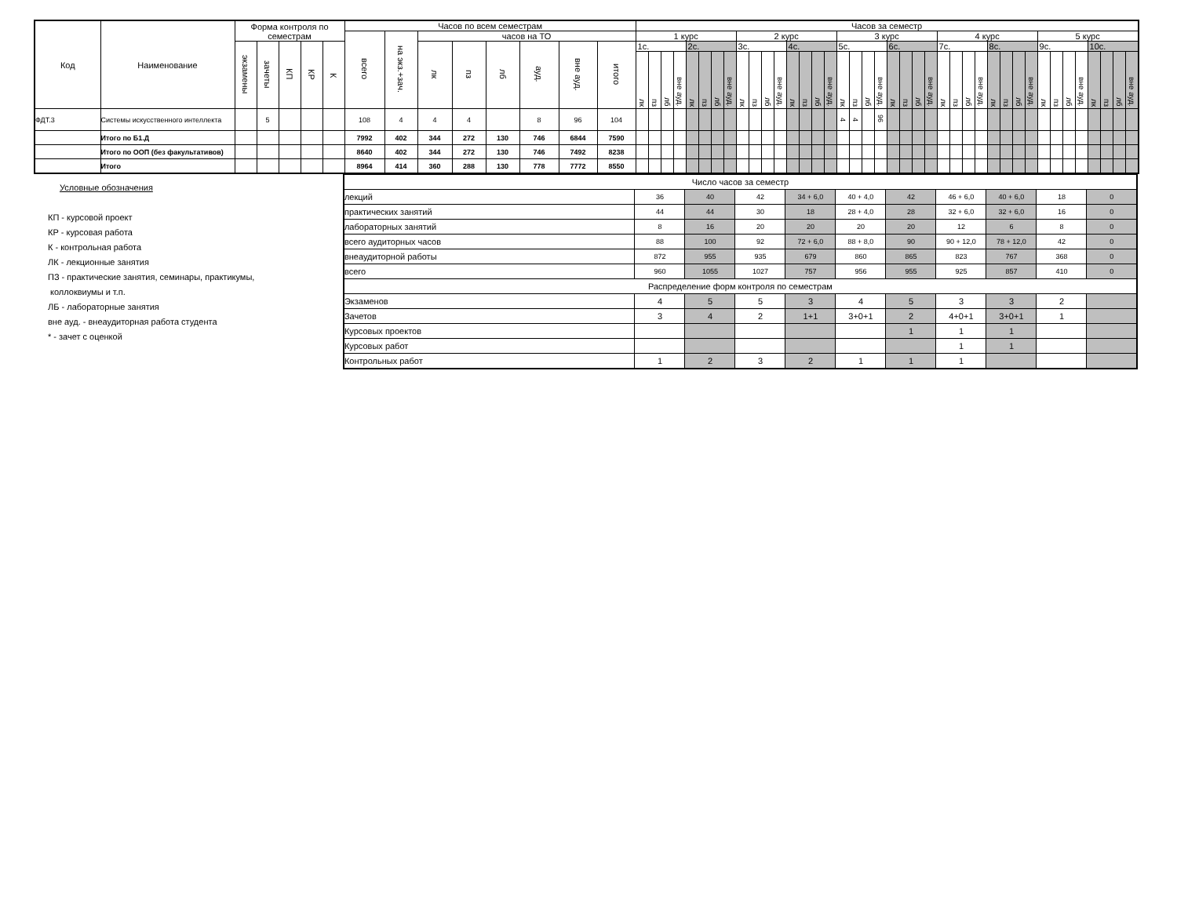| Код | Наименование | Форма контроля по семестрам | | | | | Часов по всем семестрам | | | | | | | | Часов за семестр | | | | | | | | | | | | | | | | | | | | | | | | | | | | | | | | | | | | | | | |
| --- | --- | --- | --- | --- | --- | --- | --- | --- | --- | --- | --- | --- | --- | --- | --- | --- | --- | --- | --- | --- | --- | --- | --- | --- | --- | --- | --- | --- | --- | --- | --- | --- | --- | --- | --- | --- | --- | --- | --- | --- | --- | --- | --- | --- | --- | --- | --- | --- | --- | --- | --- | --- | --- | --- |
| | | | | | | | всего | на экз.+зач. | часов на ТО | | | | | | 1 курс | | | | | | | | 2 курс | | | | | | | | 3 курс | | | | | | | | 4 курс | | | | | | | | 5 курс | | | | | | | |
| | | экзамены | зачеты | КП | КР | К | | | лк | пз | лб | ауд. | вне ауд. | итого | 1с. | | | | 2с. | | | | 3с. | | | | 4с. | | | | 5с. | | | | 6с. | | | | 7с. | | | | 8с. | | | | 9с. | | | | 10с. | | | |
| | | | | | | | | | | | | | | | лк | пз | лб | вне ауд. | лк | пз | лб | вне ауд. | лк | пз | лб | вне ауд. | лк | пз | лб | вне ауд. | лк | пз | лб | вне ауд. | лк | пз | лб | вне ауд. | лк | пз | лб | вне ауд. | лк | пз | лб | вне ауд. | лк | пз | лб | вне ауд. | лк | пз | лб | вне ауд. |
| ФДТ.3 | Системы искусственного интеллекта | | 5 | | | | 108 | 4 | 4 | 4 | | 8 | 96 | 104 | | | | | | | | | | | | | | | | | 4 | 4 | | 96 | | | | | | | | | | | | | | | | | | | | |
| | Итого по Б1.Д | | | | | | 7992 | 402 | 344 | 272 | 130 | 746 | 6844 | 7590 | | | | | | | | | | | | | | | | | | | | | | | | | | | | | | | | | | | | | | | | |
| | Итого по ООП (без факультативов) | | | | | | 8640 | 402 | 344 | 272 | 130 | 746 | 7492 | 8238 | | | | | | | | | | | | | | | | | | | | | | | | | | | | | | | | | | | | | | | | |
| | Итого | | | | | | 8964 | 414 | 360 | 288 | 130 | 778 | 7772 | 8550 | | | | | | | | | | | | | | | | | | | | | | | | | | | | | | | | | | | | | | | | |
Условные обозначения
КП - курсовой проект
КР - курсовая работа
К - контрольная работа
ЛК - лекционные занятия
ПЗ - практические занятия, семинары, практикумы,
коллоквиумы и т.п.
ЛБ - лабораторные занятия
вне ауд. - внеаудиторная работа студента
* - зачет с оценкой
| Число часов за семестр | | | | | | | | | | |
| лекций | 36 | 40 | 42 | 34 + 6,0 | 40 + 4,0 | 42 | 46 + 6,0 | 40 + 6,0 | 18 | 0 |
| практических занятий | 44 | 44 | 30 | 18 | 28 + 4,0 | 28 | 32 + 6,0 | 32 + 6,0 | 16 | 0 |
| лабораторных занятий | 8 | 16 | 20 | 20 | 20 | 20 | 12 | 6 | 8 | 0 |
| всего аудиторных часов | 88 | 100 | 92 | 72 + 6,0 | 88 + 8,0 | 90 | 90 + 12,0 | 78 + 12,0 | 42 | 0 |
| внеаудиторной работы | 872 | 955 | 935 | 679 | 860 | 865 | 823 | 767 | 368 | 0 |
| всего | 960 | 1055 | 1027 | 757 | 956 | 955 | 925 | 857 | 410 | 0 |
| Распределение форм контроля по семестрам | | | | | | | | | | |
| Экзаменов | 4 | 5 | 5 | 3 | 4 | 5 | 3 | 3 | 2 | |
| Зачетов | 3 | 4 | 2 | 1+1 | 3+0+1 | 2 | 4+0+1 | 3+0+1 | 1 | |
| Курсовых проектов | | | | | | 1 | 1 | 1 | | |
| Курсовых работ | | | | | | | 1 | 1 | | |
| Контрольных работ | 1 | 2 | 3 | 2 | 1 | 1 | 1 | | | |